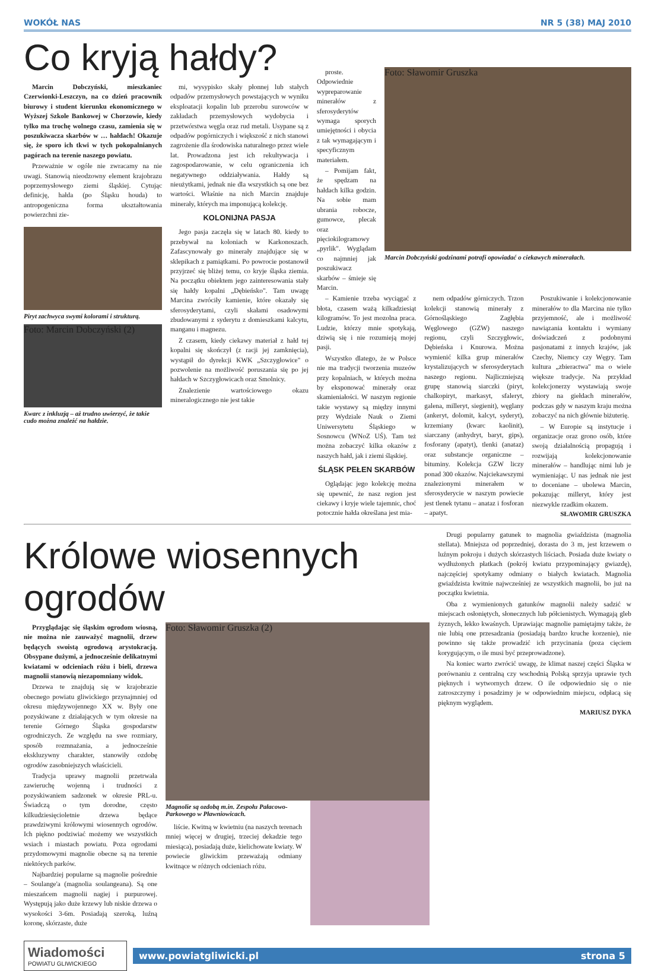WOKÓŁ NAS NR 5 (38) MAJ 2010
Co kryją hałdy?
Marcin Dobczyński, mieszkaniec Czerwionki-Leszczyn, na co dzień pracownik biurowy i student kierunku ekonomicznego w Wyższej Szkole Bankowej w Chorzowie, kiedy tylko ma trochę wolnego czasu, zamienia się w poszukiwacza skarbów w … hałdach! Okazuje się, że sporo ich tkwi w tych pokopalnianych pagórach na terenie naszego powiatu.
Przeważnie w ogóle nie zwracamy na nie uwagi. Stanowią nieodzowny element krajobrazu poprzemysłowego ziemi śląskiej. Cytując definicję, hałda (po Śląsku houda) to antropogeniczna forma ukształtowania powierzchni zie-
Piryt zachwyca swymi kolorami i strukturą.
Foto: Marcin Dobczyński (2)
Kwarc z inkluzją – aż trudno uwierzyć, że takie cudo można znaleźć na hałdzie.
mi, wysypisko skały płonnej lub stałych odpadów przemysłowych powstających w wyniku eksploatacji kopalin lub przerobu surowców w zakładach przemysłowych wydobycia i przetwórstwa węgla oraz rud metali. Usypane są z odpadów pogórniczych i większość z nich stanowi zagrożenie dla środowiska naturalnego przez wiele lat. Prowadzona jest ich rekultywacja i zagospodarowanie, w celu ograniczenia ich negatywnego oddziaływania. Hałdy są nieużytkami, jednak nie dla wszystkich są one bez wartości. Właśnie na nich Marcin znajduje minerały, których ma imponującą kolekcję.
KOLONIJNA PASJA
Jego pasja zaczęła się w latach 80. kiedy to przebywał na koloniach w Karkonoszach. Zafascynowały go minerały znajdujące się w sklepikach z pamiątkami. Po powrocie postanowił przyjrzeć się bliżej temu, co kryje śląska ziemia. Na początku obiektem jego zainteresowania stały się hałdy kopalni „Dębieńsko". Tam uwagę Marcina zwróciły kamienie, które okazały się sferosyderytami, czyli skałami osadowymi zbudowanymi z syderytu z domieszkami kalcytu, manganu i magnezu.
Z czasem, kiedy ciekawy materiał z hałd tej kopalni się skończył (z racji jej zamknięcia), wystąpił do dyrekcji KWK „Szczygłowice" o pozwolenie na możliwość poruszania się po jej hałdach w Szczygłowicach oraz Smolnicy.
Znalezienie wartościowego okazu mineralogicznego nie jest takie
proste. Odpowiednie wypreparowanie minerałów z sferosyderytów wymaga sporych umiejętności i obycia z tak wymagającym i specyficznym materiałem.
– Pomijam fakt, że spędzam na hałdach kilka godzin. Na sobie mam ubrania robocze, gumowce, plecak oraz pięciokilogramowy „pyrlik". Wyglądam co najmniej jak poszukiwacz skarbów – śmieje się Marcin.
Foto: Sławomir Gruszka
Marcin Dobczyński godzinami potrafi opowiadać o ciekawych minerałach.
– Kamienie trzeba wyciągać z błota, czasem ważą kilkadziesiąt kilogramów. To jest mozolna praca. Ludzie, którzy mnie spotykają, dziwią się i nie rozumieją mojej pasji.
Wszystko dlatego, że w Polsce nie ma tradycji tworzenia muzeów przy kopalniach, w których można by eksponować minerały oraz skamieniałości. W naszym regionie takie wystawy są między innymi przy Wydziale Nauk o Ziemi Uniwersytetu Śląskiego w Sosnowcu (WNoZ UŚ). Tam też można zobaczyć kilka okazów z naszych hałd, jak i ziemi śląskiej.
ŚLĄSK PEŁEN SKARBÓW
Oglądając jego kolekcję można się upewnić, że nasz region jest ciekawy i kryje wiele tajemnic, choć potocznie hałda określana jest mia-
nem odpadów górniczych. Trzon kolekcji stanowią minerały z Górnośląskiego Zagłębia Węglowego (GZW) naszego regionu, czyli Szczygłowic, Dębieńska i Knurowa. Można wymienić kilka grup minerałów krystalizujących w sferosyderytach naszego regionu. Najliczniejszą grupę stanowią siarczki (piryt, chalkopiryt, markasyt, sfaleryt, galena, milleryt, siegienit), węglany (ankeryt, dolomit, kalcyt, syderyt), krzemiany (kwarc kaolinit), siarczany (anhydryt, baryt, gips), fosforany (apatyt), tlenki (anataz) oraz substancje organiczne – bituminy. Kolekcja GZW liczy ponad 300 okazów. Najciekawszymi znalezionymi minerałem w sferosyderycie w naszym powiecie jest tlenek tytanu – anataz i fosforan – apatyt.
Poszukiwanie i kolekcjonowanie minerałów to dla Marcina nie tylko przyjemność, ale i możliwość nawiązania kontaktu i wymiany doświadczeń z podobnymi pasjonatami z innych krajów, jak Czechy, Niemcy czy Węgry. Tam kultura „zbieractwa" ma o wiele większe tradycje. Na przykład kolekcjonerzy wystawiają swoje zbiory na giełdach minerałów, podczas gdy w naszym kraju można zobaczyć na nich głównie biżuterię.
– W Europie są instytucje i organizacje oraz grono osób, które swoją działalnością propagują i rozwijają kolekcjonowanie minerałów – handlując nimi lub je wymieniając. U nas jednak nie jest to doceniane – ubolewa Marcin, pokazując milleryt, który jest niezwykle rzadkim okazem.
SŁAWOMIR GRUSZKA
Królowe wiosennych ogrodów
Przyglądając się śląskim ogrodom wiosną, nie można nie zauważyć magnolii, drzew będących swoistą ogrodową arystokracją. Obsypane dużymi, a jednocześnie delikatnymi kwiatami w odcieniach różu i bieli, drzewa magnolii stanowią niezapomniany widok.
Drzewa te znajdują się w krajobrazie obecnego powiatu gliwickiego przynajmniej od okresu międzywojennego XX w. Były one pozyskiwane z działających w tym okresie na terenie Górnego Śląska gospodarstw ogrodniczych. Ze względu na swe rozmiary, sposób rozmnażania, a jednocześnie ekskluzywny charakter, stanowiły ozdobę ogrodów zasobniejszych właścicieli.
Tradycja uprawy magnolii przetrwała zawieruchę wojenną i trudności z pozyskiwaniem sadzonek w okresie PRL-u. Świadczą o tym dorodne, często kilkudziesięcioletnie drzewa będące prawdziwymi królowymi wiosennych ogrodów. Ich piękno podziwiać możemy we wszystkich wsiach i miastach powiatu. Poza ogrodami przydomowymi magnolie obecne są na terenie niektórych parków.
Najbardziej popularne są magnolie pośrednie – Soulange'a (magnolia soulangeana). Są one mieszańcem magnolii nagiej i purpurowej. Występują jako duże krzewy lub niskie drzewa o wysokości 3-6m. Posiadają szeroką, luźną koronę, skórzaste, duże
Foto: Sławomir Gruszka (2)
Magnolie są ozdobą m.in. Zespołu Pałacowo-Parkowego w Pławniowicach.
liście. Kwitną w kwietniu (na naszych terenach mniej więcej w drugiej, trzeciej dekadzie tego miesiąca), posiadają duże, kielichowate kwiaty. W powiecie gliwickim przeważają odmiany kwitnące w różnych odcieniach różu.
Drugi popularny gatunek to magnolia gwiaździsta (magnolia stellata). Mniejsza od poprzedniej, dorasta do 3 m, jest krzewem o luźnym pokroju i dużych skórzastych liściach. Posiada duże kwiaty o wydłużonych płatkach (pokrój kwiatu przypominający gwiazdę), najczęściej spotykamy odmiany o białych kwiatach. Magnolia gwiaździsta kwitnie najwcześniej ze wszystkich magnolii, bo już na początku kwietnia.
Oba z wymienionych gatunków magnolii należy sadzić w miejscach osłoniętych, słonecznych lub półcienistych. Wymagają gleb żyznych, lekko kwaśnych. Uprawiając magnolie pamiętajmy także, że nie lubią one przesadzania (posiadają bardzo kruche korzenie), nie powinno się także prowadzić ich przycinania (poza cięciem korygującym, o ile musi być przeprowadzone).
Na koniec warto zwrócić uwagę, że klimat naszej części Śląska w porównaniu z centralną czy wschodnią Polską sprzyja uprawie tych pięknych i wytwornych drzew. O ile odpowiednio się o nie zatroszczymy i posadzimy je w odpowiednim miejscu, odpłacą się pięknym wyglądem.
MARIUSZ DYKA
Wiadomości
POWIATU GLIWICKIEGO
www.powiatgliwicki.pl strona 5